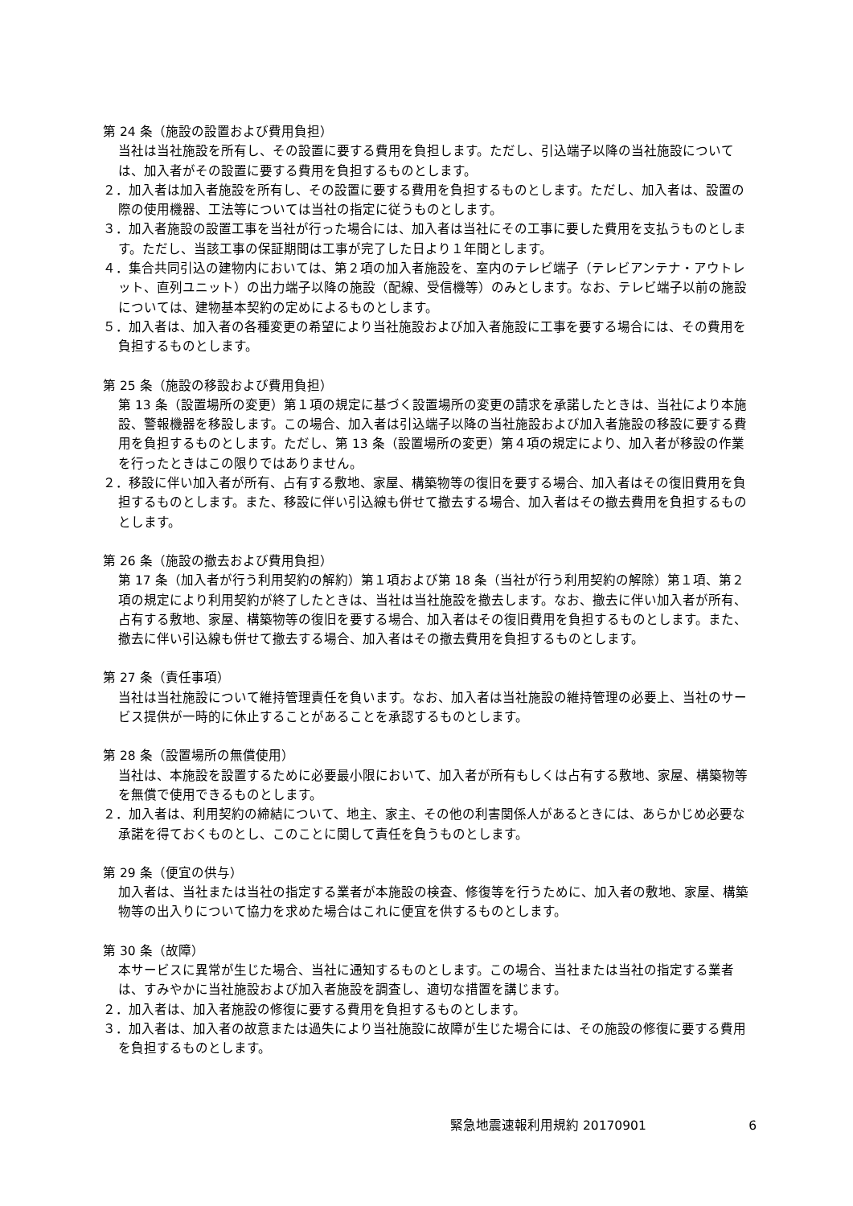第 24 条（施設の設置および費用負担）
当社は当社施設を所有し、その設置に要する費用を負担します。ただし、引込端子以降の当社施設については、加入者がその設置に要する費用を負担するものとします。
２．加入者は加入者施設を所有し、その設置に要する費用を負担するものとします。ただし、加入者は、設置の際の使用機器、工法等については当社の指定に従うものとします。
３．加入者施設の設置工事を当社が行った場合には、加入者は当社にその工事に要した費用を支払うものとします。ただし、当該工事の保証期間は工事が完了した日より１年間とします。
４．集合共同引込の建物内においては、第２項の加入者施設を、室内のテレビ端子（テレビアンテナ・アウトレット、直列ユニット）の出力端子以降の施設（配線、受信機等）のみとします。なお、テレビ端子以前の施設については、建物基本契約の定めによるものとします。
５．加入者は、加入者の各種変更の希望により当社施設および加入者施設に工事を要する場合には、その費用を負担するものとします。
第 25 条（施設の移設および費用負担）
第 13 条（設置場所の変更）第１項の規定に基づく設置場所の変更の請求を承諾したときは、当社により本施設、警報機器を移設します。この場合、加入者は引込端子以降の当社施設および加入者施設の移設に要する費用を負担するものとします。ただし、第 13 条（設置場所の変更）第４項の規定により、加入者が移設の作業を行ったときはこの限りではありません。
２．移設に伴い加入者が所有、占有する敷地、家屋、構築物等の復旧を要する場合、加入者はその復旧費用を負担するものとします。また、移設に伴い引込線も併せて撤去する場合、加入者はその撤去費用を負担するものとします。
第 26 条（施設の撤去および費用負担）
第 17 条（加入者が行う利用契約の解約）第１項および第 18 条（当社が行う利用契約の解除）第１項、第２項の規定により利用契約が終了したときは、当社は当社施設を撤去します。なお、撤去に伴い加入者が所有、占有する敷地、家屋、構築物等の復旧を要する場合、加入者はその復旧費用を負担するものとします。また、撤去に伴い引込線も併せて撤去する場合、加入者はその撤去費用を負担するものとします。
第 27 条（責任事項）
当社は当社施設について維持管理責任を負います。なお、加入者は当社施設の維持管理の必要上、当社のサービス提供が一時的に休止することがあることを承認するものとします。
第 28 条（設置場所の無償使用）
当社は、本施設を設置するために必要最小限において、加入者が所有もしくは占有する敷地、家屋、構築物等を無償で使用できるものとします。
２．加入者は、利用契約の締結について、地主、家主、その他の利害関係人があるときには、あらかじめ必要な承諾を得ておくものとし、このことに関して責任を負うものとします。
第 29 条（便宜の供与）
加入者は、当社または当社の指定する業者が本施設の検査、修復等を行うために、加入者の敷地、家屋、構築物等の出入りについて協力を求めた場合はこれに便宜を供するものとします。
第 30 条（故障）
本サービスに異常が生じた場合、当社に通知するものとします。この場合、当社または当社の指定する業者は、すみやかに当社施設および加入者施設を調査し、適切な措置を講じます。
２．加入者は、加入者施設の修復に要する費用を負担するものとします。
３．加入者は、加入者の故意または過失により当社施設に故障が生じた場合には、その施設の修復に要する費用を負担するものとします。
緊急地震速報利用規約 20170901 6